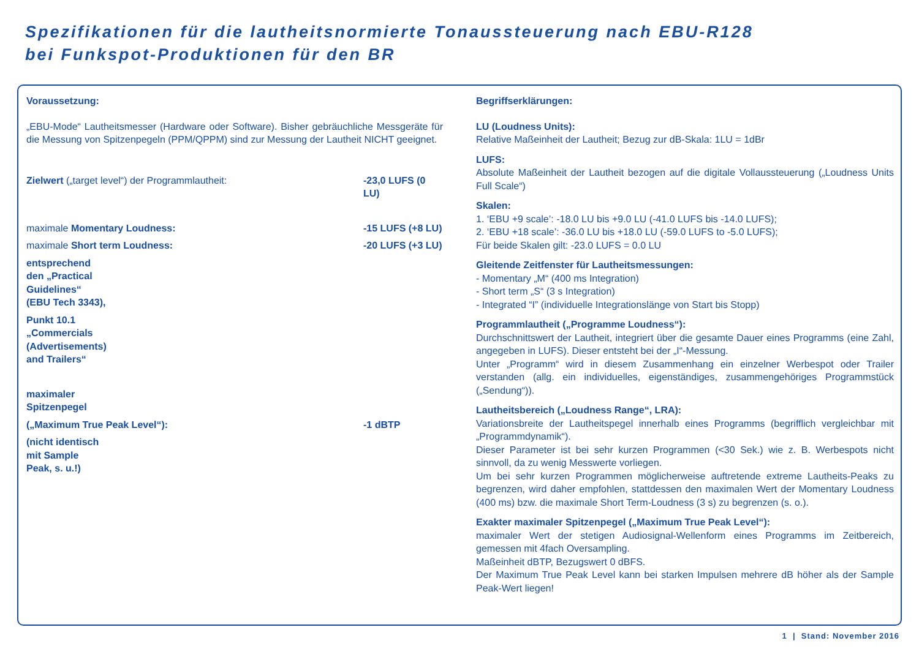Spezifikationen für die lautheitsnormierte Tonaussteuerung nach EBU-R128
bei Funkspot-Produktionen für den BR
Voraussetzung:
„EBU-Mode“ Lautheitsmesser (Hardware oder Software). Bisher gebräuchliche Messgeräte für die Messung von Spitzenpegeln (PPM/QPPM) sind zur Messung der Lautheit NICHT geeignet.
Zielwert („target level“) der Programmlautheit: -23,0 LUFS (0 LU)
maximale Momentary Loudness: -15 LUFS (+8 LU)
maximale Short term Loudness: -20 LUFS (+3 LU)
entsprechend den „Practical Guidelines“ (EBU Tech 3343),
Punkt 10.1 „Commercials (Advertisements) and Trailers“
maximaler Spitzenpegel
(„Maximum True Peak Level“): -1 dBTP
(nicht identisch mit Sample Peak, s. u.!)
Begriffserklärungen:
LU (Loudness Units):
Relative Maßeinheit der Lautheit; Bezug zur dB-Skala: 1LU = 1dBr
LUFS:
Absolute Maßeinheit der Lautheit bezogen auf die digitale Vollaussteuerung („Loudness Units Full Scale“)
Skalen:
1. ‘EBU +9 scale’: -18.0 LU bis +9.0 LU (-41.0 LUFS bis -14.0 LUFS);
2. ‘EBU +18 scale’: -36.0 LU bis +18.0 LU (-59.0 LUFS to -5.0 LUFS);
Für beide Skalen gilt: -23.0 LUFS = 0.0 LU
Gleitende Zeitfenster für Lautheitsmessungen:
- Momentary „M“ (400 ms Integration)
- Short term „S“ (3 s Integration)
- Integrated “I” (individuelle Integrationslänge von Start bis Stopp)
Programmlautheit („Programme Loudness“):
Durchschnittswert der Lautheit, integriert über die gesamte Dauer eines Programms (eine Zahl, angegeben in LUFS). Dieser entsteht bei der „I“-Messung.
Unter „Programm“ wird in diesem Zusammenhang ein einzelner Werbespot oder Trailer verstanden (allg. ein individuelles, eigenständiges, zusammengehöriges Programmstück („Sendung“)).
Lautheitsbereich („Loudness Range“, LRA):
Variationsbreite der Lautheitspegel innerhalb eines Programms (begrifflich vergleichbar mit „Programmdynamik“).
Dieser Parameter ist bei sehr kurzen Programmen (<30 Sek.) wie z. B. Werbespots nicht sinnvoll, da zu wenig Messwerte vorliegen.
Um bei sehr kurzen Programmen möglicherweise auftretende extreme Lautheits-Peaks zu begrenzen, wird daher empfohlen, stattdessen den maximalen Wert der Momentary Loudness (400 ms) bzw. die maximale Short Term-Loudness (3 s) zu begrenzen (s. o.).
Exakter maximaler Spitzenpegel („Maximum True Peak Level“):
maximaler Wert der stetigen Audiosignal-Wellenform eines Programms im Zeitbereich, gemessen mit 4fach Oversampling.
Maßeinheit dBTP, Bezugswert 0 dBFS.
Der Maximum True Peak Level kann bei starken Impulsen mehrere dB höher als der Sample Peak-Wert liegen!
1 | Stand: November 2016